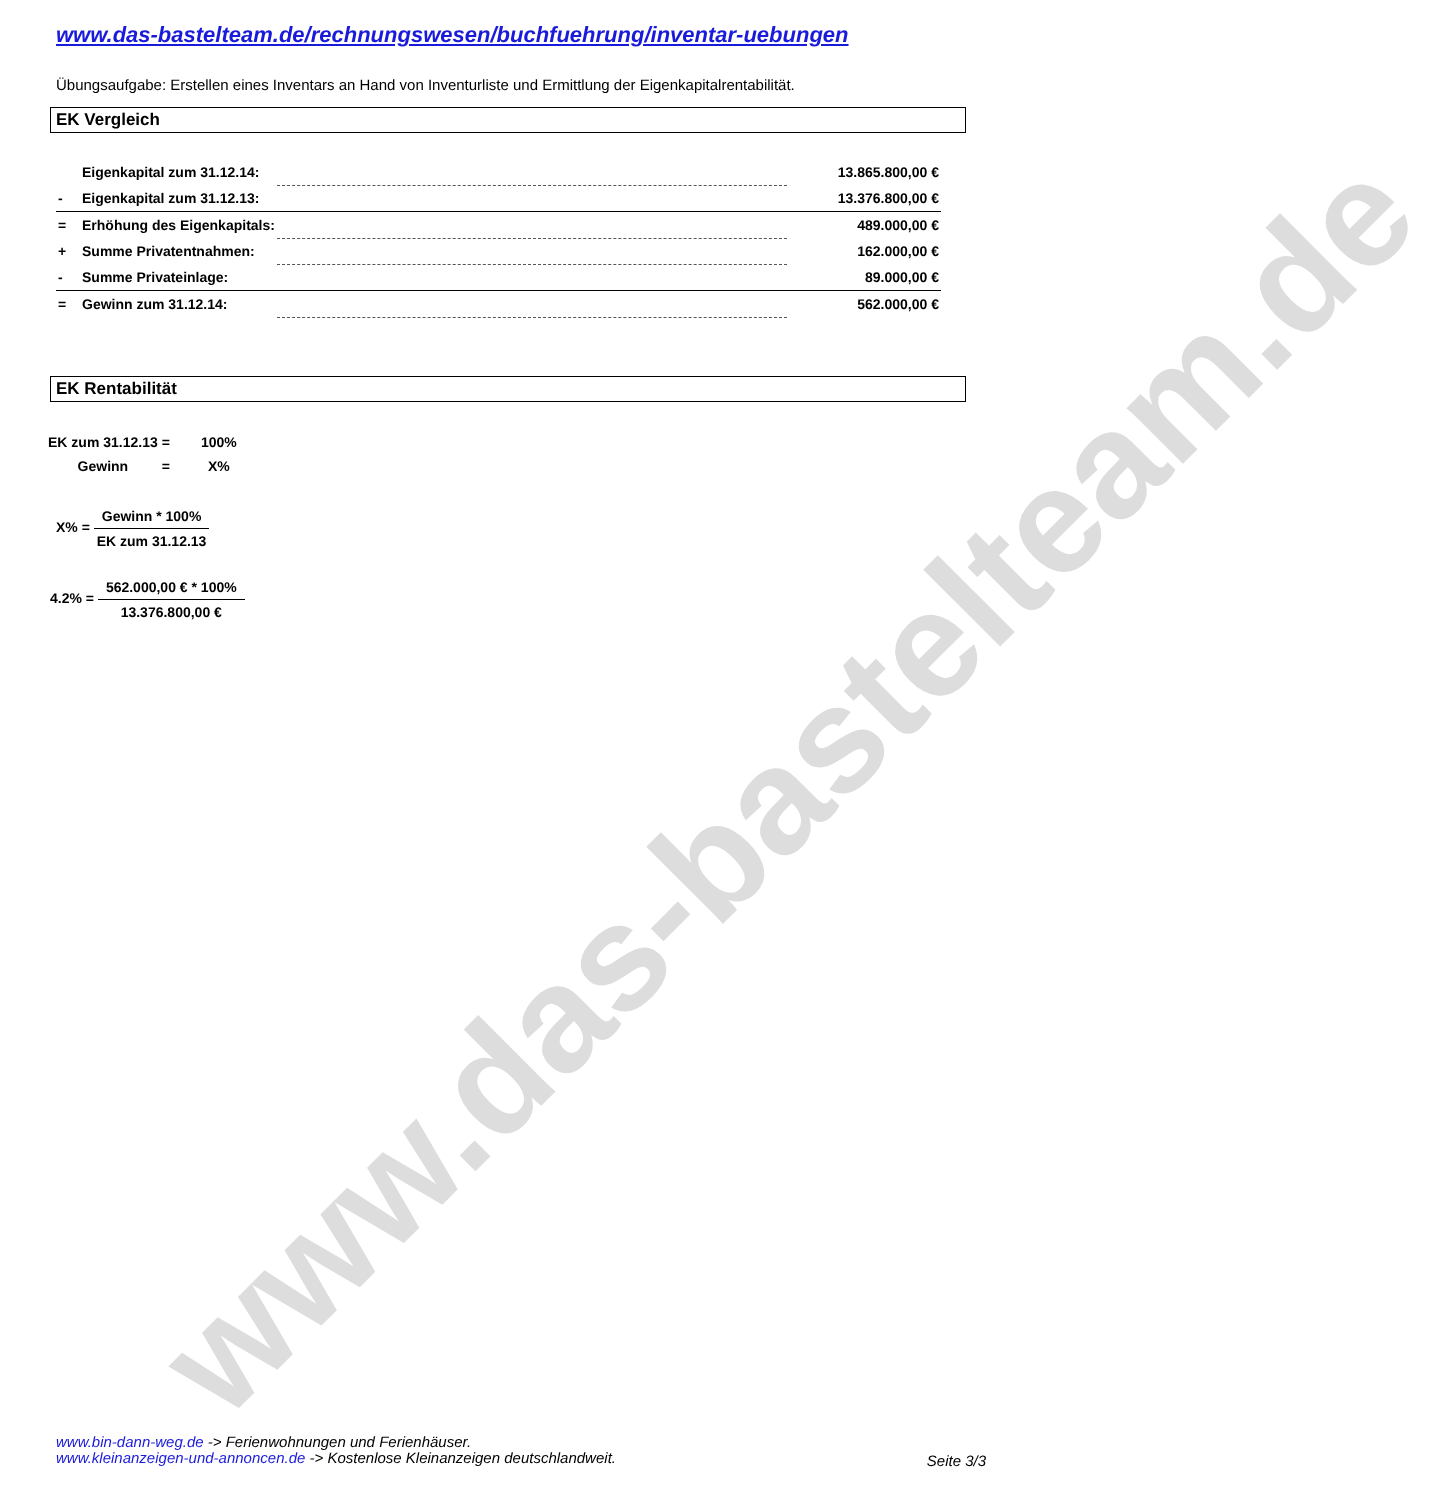www.das-bastelteam.de
www.das-bastelteam.de/rechnungswesen/buchfuehrung/inventar-uebungen
Übungsaufgabe: Erstellen eines Inventars an Hand von Inventurliste und Ermittlung der Eigenkapitalrentabilität.
EK Vergleich
| | Eigenkapital zum 31.12.14: | | 13.865.800,00 € |
| - | Eigenkapital zum 31.12.13: | | 13.376.800,00 € |
| = | Erhöhung des Eigenkapitals: | | 489.000,00 € |
| + | Summe Privatentnahmen: | | 162.000,00 € |
| - | Summe Privateinlage: | | 89.000,00 € |
| = | Gewinn zum 31.12.14: | | 562.000,00 € |
EK Rentabilität
| EK zum 31.12.13 | = | 100% |
| Gewinn | = | X% |
X% =
Gewinn * 100%
EK zum 31.12.13
4.2% =
562.000,00 € * 100%
13.376.800,00 €
www.bin-dann-weg.de -> Ferienwohnungen und Ferienhäuser.
www.kleinanzeigen-und-annoncen.de -> Kostenlose Kleinanzeigen deutschlandweit.
Seite 3/3